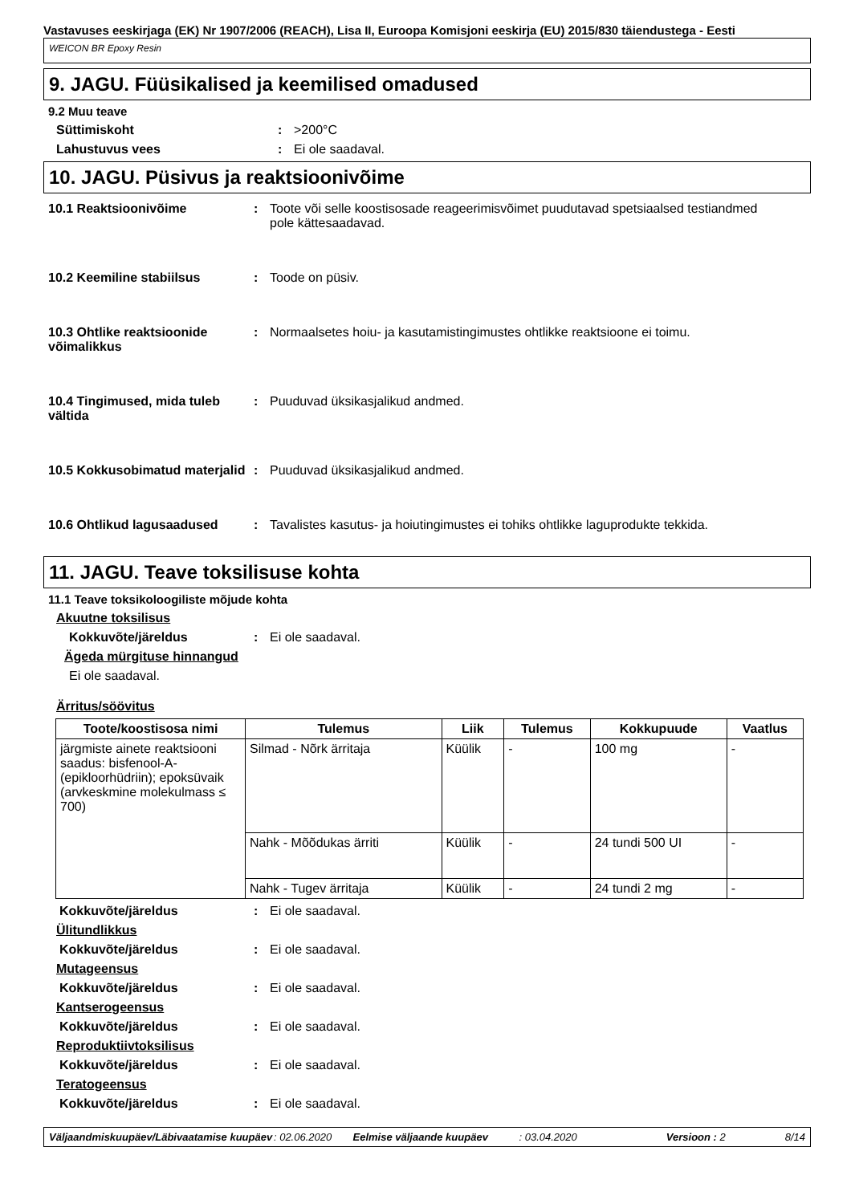Vastavuses eeskirjaga (EK) Nr 1907/2006 (REACH), Lisa II, Euroopa Komisjoni eeskirja (EU) 2015/830 täiendustega - Eesti
WEICON BR Epoxy Resin
9. JAGU. Füüsikalised ja keemilised omadused
9.2 Muu teave
Süttimiskoht: >200°C
Lahustuvus vees: Ei ole saadaval.
10. JAGU. Püsivus ja reaktsioonivõime
10.1 Reaktsioonivõime: Toote või selle koostisosade reageerimisvõimet puudutavad spetsiaalsed testiandmed pole kättesaadavad.
10.2 Keemiline stabiilsus: Toode on püsiv.
10.3 Ohtlike reaktsioonide võimalikkus: Normaalsetes hoiu- ja kasutamistingimustes ohtlikke reaktsioone ei toimu.
10.4 Tingimused, mida tuleb vältida: Puuduvad üksikasjalikud andmed.
10.5 Kokkusobimatud materjalid: Puuduvad üksikasjalikud andmed.
10.6 Ohtlikud lagusaadused: Tavalistes kasutus- ja hoiutingimustes ei tohiks ohtlikke laguprodukte tekkida.
11. JAGU. Teave toksilisuse kohta
11.1 Teave toksikoloogiliste mõjude kohta
Akuutne toksilisus
Kokkuvõte/järeldus: Ei ole saadaval.
Ägeda mürgituse hinnangud
Ei ole saadaval.
Ärritus/söövitus
| Toote/koostisosa nimi | Tulemus | Liik | Tulemus | Kokkupuude | Vaatlus |
| --- | --- | --- | --- | --- | --- |
| järgmiste ainete reaktsiooni saadus: bisfenool-A-(epikloorhüdriin); epoksüvaik (arvkeskmine molekulmass ≤ 700) | Silmad - Nõrk ärritaja | Küülik | - | 100 mg | - |
| | Nahk - Mõõdukas ärriti | Küülik | - | 24 tundi 500 UI | - |
| | Nahk - Tugev ärritaja | Küülik | - | 24 tundi 2 mg | - |
Kokkuvõte/järeldus: Ei ole saadaval.
Ülitundlikkus
Kokkuvõte/järeldus: Ei ole saadaval.
Mutageensus
Kokkuvõte/järeldus: Ei ole saadaval.
Kantserogeensus
Kokkuvõte/järeldus: Ei ole saadaval.
Reproduktiivtoksilisus
Kokkuvõte/järeldus: Ei ole saadaval.
Teratogeensus
Kokkuvõte/järeldus: Ei ole saadaval.
Väljaandmiskuupäev/Läbivaatamise kuupäev: 02.06.2020 Eelmise väljaande kuupäev: 03.04.2020 Versioon : 2 8/14